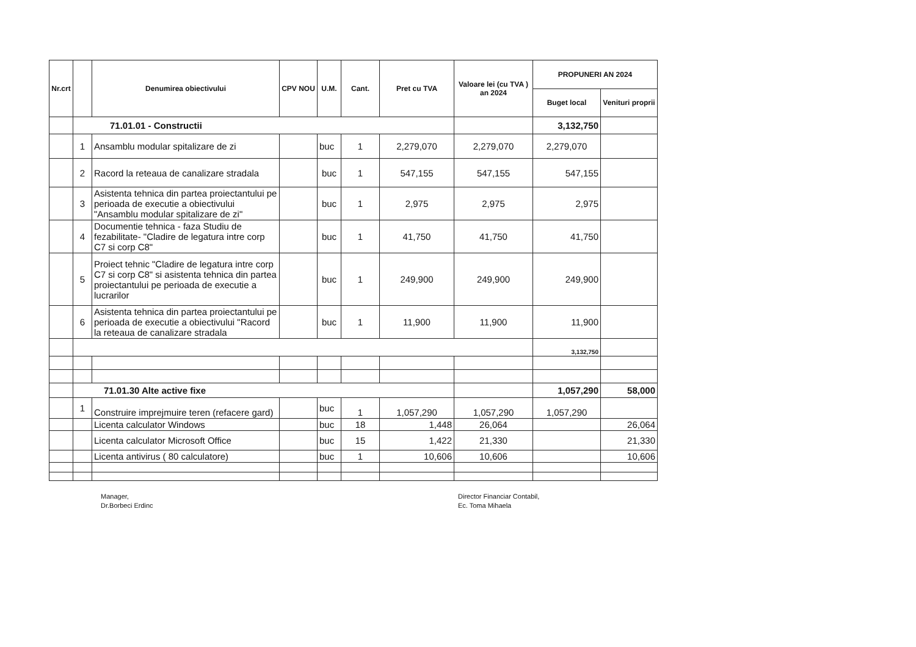| Nr.crt | | Denumirea obiectivului | CPV NOU | U.M. | Cant. | Pret cu TVA | Valoare lei (cu TVA ) an 2024 | PROPUNERI AN 2024 | |
| --- | --- | --- | --- | --- | --- | --- | --- | --- | --- |
| | | | | | | | | Buget local | Venituri proprii |
| | 71.01.01 - Constructii | | | | | | | 3,132,750 | |
| | 1 | Ansamblu modular spitalizare de zi | | buc | 1 | 2,279,070 | 2,279,070 | 2,279,070 | |
| | 2 | Racord la reteaua de canalizare stradala | | buc | 1 | 547,155 | 547,155 | 547,155 | |
| | 3 | Asistenta tehnica din partea proiectantului pe perioada de executie a obiectivului "Ansamblu modular spitalizare de zi" | | buc | 1 | 2,975 | 2,975 | 2,975 | |
| | 4 | Documentie tehnica - faza Studiu de fezabilitate- "Cladire de legatura intre corp C7 si corp C8" | | buc | 1 | 41,750 | 41,750 | 41,750 | |
| | 5 | Proiect tehnic "Cladire de legatura intre corp C7 si corp C8" si asistenta tehnica din partea proiectantului pe perioada de executie a lucrarilor | | buc | 1 | 249,900 | 249,900 | 249,900 | |
| | 6 | Asistenta tehnica din partea proiectantului pe perioada de executie a obiectivului "Racord la reteaua de canalizare stradala | | buc | 1 | 11,900 | 11,900 | 11,900 | |
| | | | | | | | | 3,132,750 | |
| | 71.01.30 Alte active fixe | | | | | | | 1,057,290 | 58,000 |
| | 1 | Construire imprejmuire teren (refacere gard) | | buc | 1 | 1,057,290 | 1,057,290 | 1,057,290 | |
| | | Licenta calculator Windows | | buc | 18 | 1,448 | 26,064 | | 26,064 |
| | | Licenta calculator Microsoft Office | | buc | 15 | 1,422 | 21,330 | | 21,330 |
| | | Licenta antivirus ( 80 calculatore) | | buc | 1 | 10,606 | 10,606 | | 10,606 |
Manager,
Dr.Borbeci Erdinc
Director Financiar Contabil,
Ec. Toma Mihaela